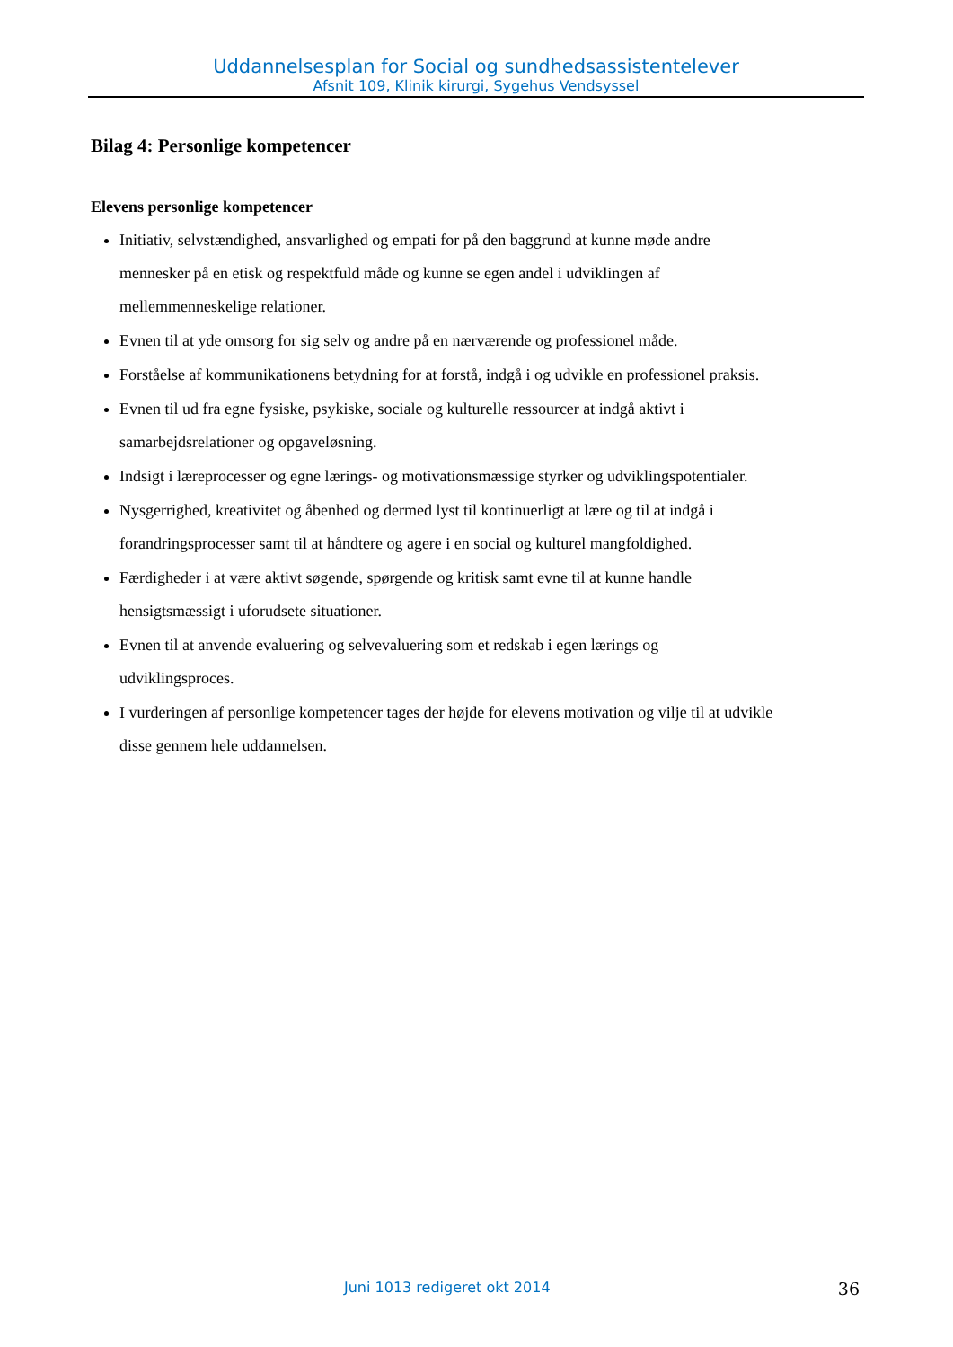Uddannelsesplan for Social og sundhedsassistentelever
Afsnit 109, Klinik kirurgi, Sygehus Vendsyssel
Bilag 4: Personlige kompetencer
Elevens personlige kompetencer
Initiativ, selvstændighed, ansvarlighed og empati for på den baggrund at kunne møde andre mennesker på en etisk og respektfuld måde og kunne se egen andel i udviklingen af mellemmenneskelige relationer.
Evnen til at yde omsorg for sig selv og andre på en nærværende og professionel måde.
Forståelse af kommunikationens betydning for at forstå, indgå i og udvikle en professionel praksis.
Evnen til ud fra egne fysiske, psykiske, sociale og kulturelle ressourcer at indgå aktivt i samarbejdsrelationer og opgaveløsning.
Indsigt i læreprocesser og egne lærings- og motivationsmæssige styrker og udviklingspotentialer.
Nysgerrighed, kreativitet og åbenhed og dermed lyst til kontinuerligt at lære og til at indgå i forandringsprocesser samt til at håndtere og agere i en social og kulturel mangfoldighed.
Færdigheder i at være aktivt søgende, spørgende og kritisk samt evne til at kunne handle hensigtsmæssigt i uforudsete situationer.
Evnen til at anvende evaluering og selvevaluering som et redskab i egen lærings og udviklingsproces.
I vurderingen af personlige kompetencer tages der højde for elevens motivation og vilje til at udvikle disse gennem hele uddannelsen.
Juni 1013 redigeret okt 2014 36